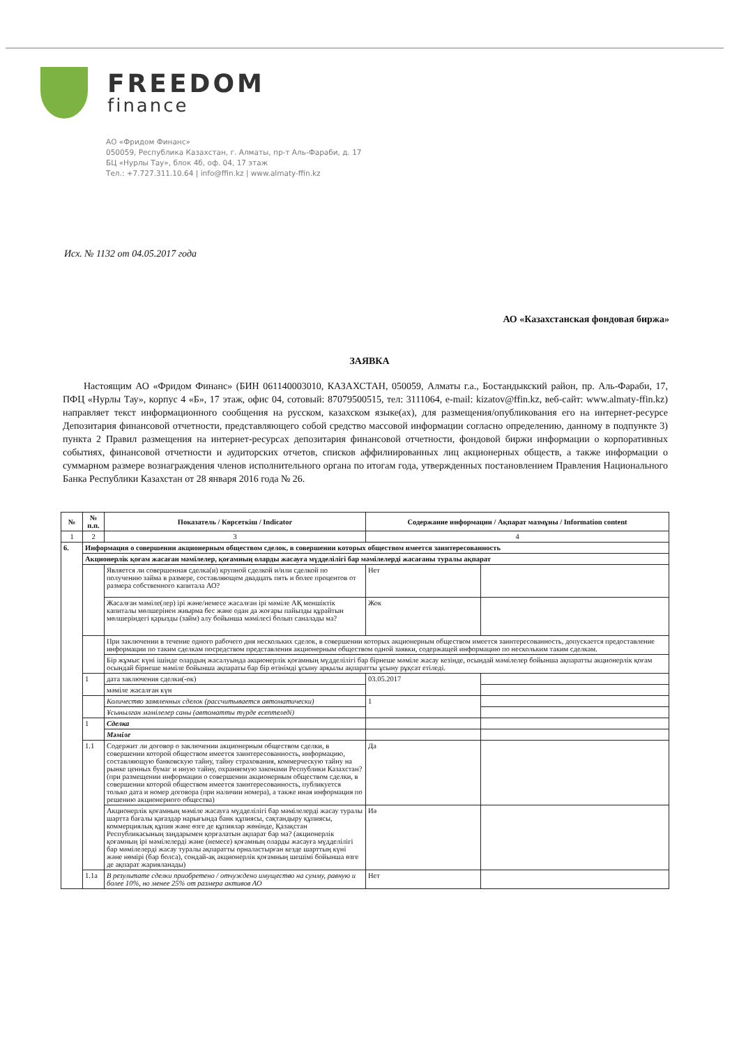FREEDOM
finance
АО «Фридом Финанс»
050059, Республика Казахстан, г. Алматы, пр-т Аль-Фараби, д. 17
БЦ «Нурлы Тау», блок 4б, оф. 04, 17 этаж
Тел.: +7.727.311.10.64 | info@ffin.kz | www.almaty-ffin.kz
Исх. № 1132 от 04.05.2017 года
АО «Казахстанская фондовая биржа»
ЗАЯВКА
Настоящим АО «Фридом Финанс» (БИН 061140003010, КАЗАХСТАН, 050059, Алматы г.а., Бостандыкский район, пр. Аль-Фараби, 17, ПФЦ «Нурлы Тау», корпус 4 «Б», 17 этаж, офис 04, сотовый: 87079500515, тел: 3111064, e-mail: kizatov@ffin.kz, веб-сайт: www.almaty-ffin.kz) направляет текст информационного сообщения на русском, казахском языке(ах), для размещения/опубликования его на интернет-ресурсе Депозитария финансовой отчетности, представляющего собой средство массовой информации согласно определению, данному в подпункте 3) пункта 2 Правил размещения на интернет-ресурсах депозитария финансовой отчетности, фондовой биржи информации о корпоративных событиях, финансовой отчетности и аудиторских отчетов, списков аффилиированных лиц акционерных обществ, а также информации о суммарном размере вознаграждения членов исполнительного органа по итогам года, утвержденных постановлением Правления Национального Банка Республики Казахстан от 28 января 2016 года № 26.
| № | № п.п. | Показатель / Көрсеткіш / Indicator | Содержание информации / Ақпарат мазмұны / Information content | |
| --- | --- | --- | --- | --- |
| 1 | 2 | 3 | 4 | |
| 6. | Информация о совершении акционерным обществом сделок, в совершении которых обществом имеется заинтересованность | | | |
| | Акционерлік қоғам жасаған мәмілелер, қоғамның оларды жасауға мүдделілігі бар мәмілелерді жасағаны туралы ақпарат | | | |
| | | Является ли совершенная сделка(и) крупной сделкой и/или сделкой по получению займа в размере, составляющем двадцать пять и более процентов от размера собственного капитала АО? | Нет | |
| | | Жасалған мәміле(лер) ірі және/немесе жасалған ірі мәміле АҚ меншіктік капиталы мөлшерінен жиырма бес және одан да жоғары пайызды құрайтын мөлшеріндегі қарызды (займ) алу бойынша мәмілесі болып саналады ма? | Жок | |
| | | При заключении в течение одного рабочего дня нескольких сделок, в совершении которых акционерным обществом имеется заинтересованность, допускается предоставление информации по таким сделкам посредством представления акционерным обществом одной заявки, содержащей информацию по нескольким таким сделкам. | | |
| | | Бір жұмыс күні ішінде олардың жасалуында акционерлік қоғамның мүдделілігі бар бірнеше мәміле жасау кезінде, осындай мәмілелер бойынша ақпаратты акционерлік қоғам осындай бірнеше мәміле бойынша ақпараты бар бір өтінімді ұсыну арқылы ақпаратты ұсыну рұқсат етіледі. | | |
| | 1 | дата заключения сделки(-ок) | 03.05.2017 | |
| | | мәміле жасалған күн | | |
| | | Количество заявленных сделок (рассчитывается автоматически) | 1 | |
| | | Ұсынылған мәмілелер саны (автоматты түрде есептеледі) | | |
| | 1 | Сделка | | |
| | | Мәміле | | |
| | 1.1 | Содержит ли договор о заключении акционерным обществом сделки, в совершении которой обществом имеется заинтересованность, информацию, составляющую банковскую тайну, тайну страхования, коммерческую тайну на рынке ценных бумаг и иную тайну, охраняемую законами Республики Казахстан? (при размещении информации о совершении акционерным обществом сделки, в совершении которой обществом имеется заинтересованность, публикуется только дата и номер договора (при наличии номера), а также иная информация по решению акционерного общества) | Да | |
| | | Акционерлік қоғамның мәміле жасауға мүдделілігі бар мәмілелерді жасау туралы шартта бағалы қағаздар нарығында банк құпиясы, сақтандыру құпиясы, коммерциялық құпия және өзге де құпиялар жөнінде, Қазақстан Республикасының заңдарымен қорғалатын ақпарат бар ма? (акционерлік қоғамның ірі мәмілелерді және (немесе) қоғамның оларды жасауға мүдделілігі бар мәмілелерді жасау туралы ақпаратты орналастырған кезде шарттың күні және нөмірі (бар болса), сондай-ақ акционерлік қоғамның шешімі бойынша өзге де ақпарат жарияланады) | Иә | |
| | 1.1а | В результате сделки приобретено / отчуждено имущество на сумму, равную и более 10%, но менее 25% от размера активов АО | Нет | |